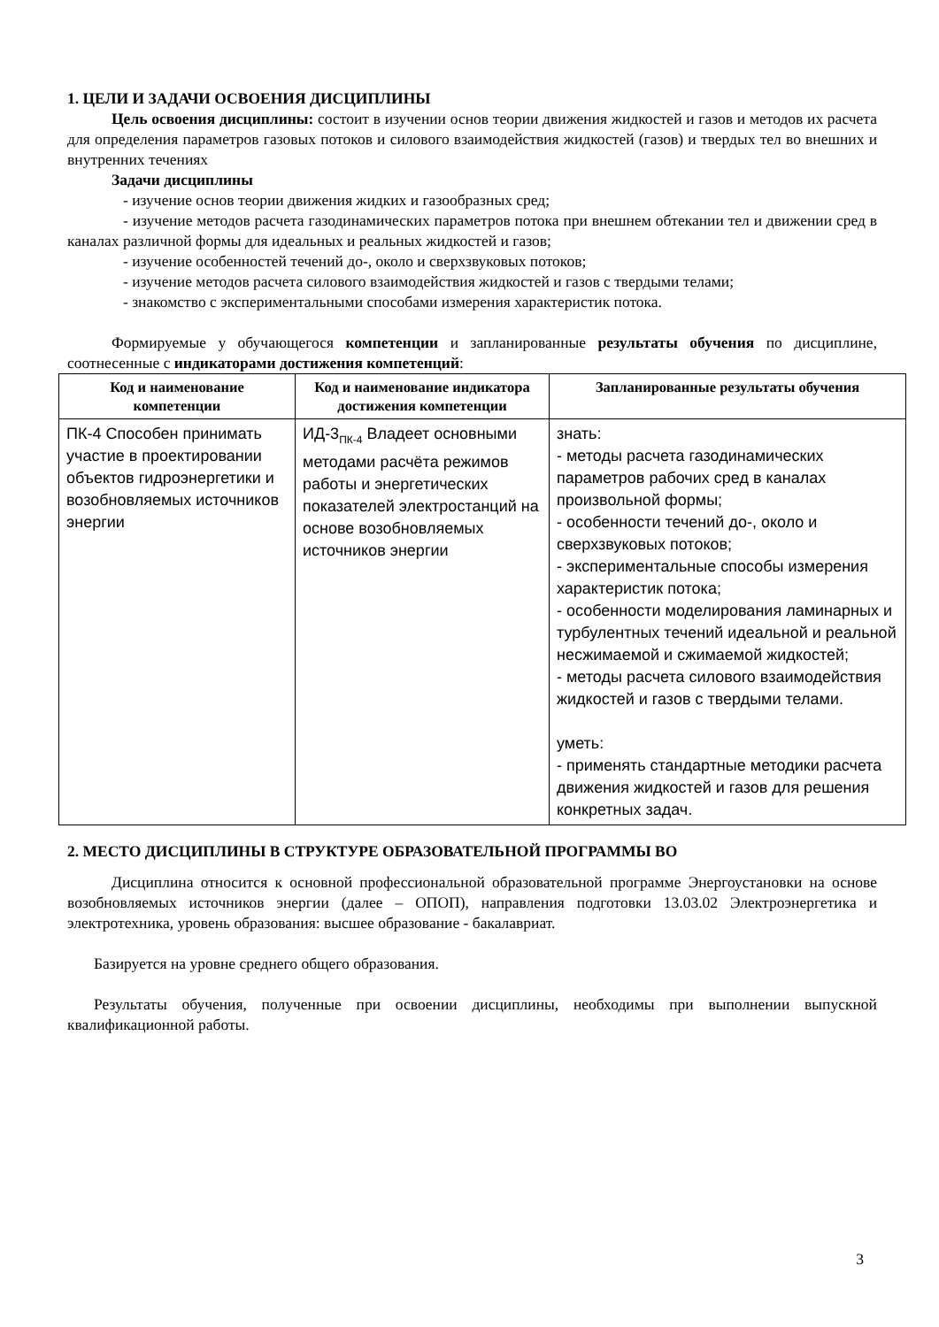1. ЦЕЛИ И ЗАДАЧИ ОСВОЕНИЯ ДИСЦИПЛИНЫ
Цель освоения дисциплины: состоит в изучении основ теории движения жидкостей и газов и методов их расчета для определения параметров газовых потоков и силового взаимодействия жидкостей (газов) и твердых тел во внешних и внутренних течениях
Задачи дисциплины
- изучение основ теории движения жидких и газообразных сред;
- изучение методов расчета газодинамических параметров потока при внешнем обтекании тел и движении сред в каналах различной формы для идеальных и реальных жидкостей и газов;
- изучение особенностей течений до-, около и сверхзвуковых потоков;
- изучение методов расчета силового взаимодействия жидкостей и газов с твердыми телами;
- знакомство с экспериментальными способами измерения характеристик потока.
Формируемые у обучающегося компетенции и запланированные результаты обучения по дисциплине, соотнесенные с индикаторами достижения компетенций:
| Код и наименование компетенции | Код и наименование индикатора достижения компетенции | Запланированные результаты обучения |
| --- | --- | --- |
| ПК-4 Способен принимать участие в проектировании объектов гидроэнергетики и возобновляемых источников энергии | ИД-3<sub>ПК-4</sub> Владеет основными методами расчёта режимов работы и энергетических показателей электростанций на основе возобновляемых источников энергии | знать: - методы расчета газодинамических параметров рабочих сред в каналах произвольной формы; - особенности течений до-, около и сверхзвуковых потоков; - экспериментальные способы измерения характеристик потока; - особенности моделирования ламинарных и турбулентных течений идеальной и реальной несжимаемой и сжимаемой жидкостей; - методы расчета силового взаимодействия жидкостей и газов с твердыми телами. уметь: - применять стандартные методики расчета движения жидкостей и газов для решения конкретных задач. |
2. МЕСТО ДИСЦИПЛИНЫ В СТРУКТУРЕ ОБРАЗОВАТЕЛЬНОЙ ПРОГРАММЫ ВО
Дисциплина относится к основной профессиональной образовательной программе Энергоустановки на основе возобновляемых источников энергии (далее – ОПОП), направления подготовки 13.03.02 Электроэнергетика и электротехника, уровень образования: высшее образование - бакалавриат.
Базируется на уровне среднего общего образования.
Результаты обучения, полученные при освоении дисциплины, необходимы при выполнении выпускной квалификационной работы.
3